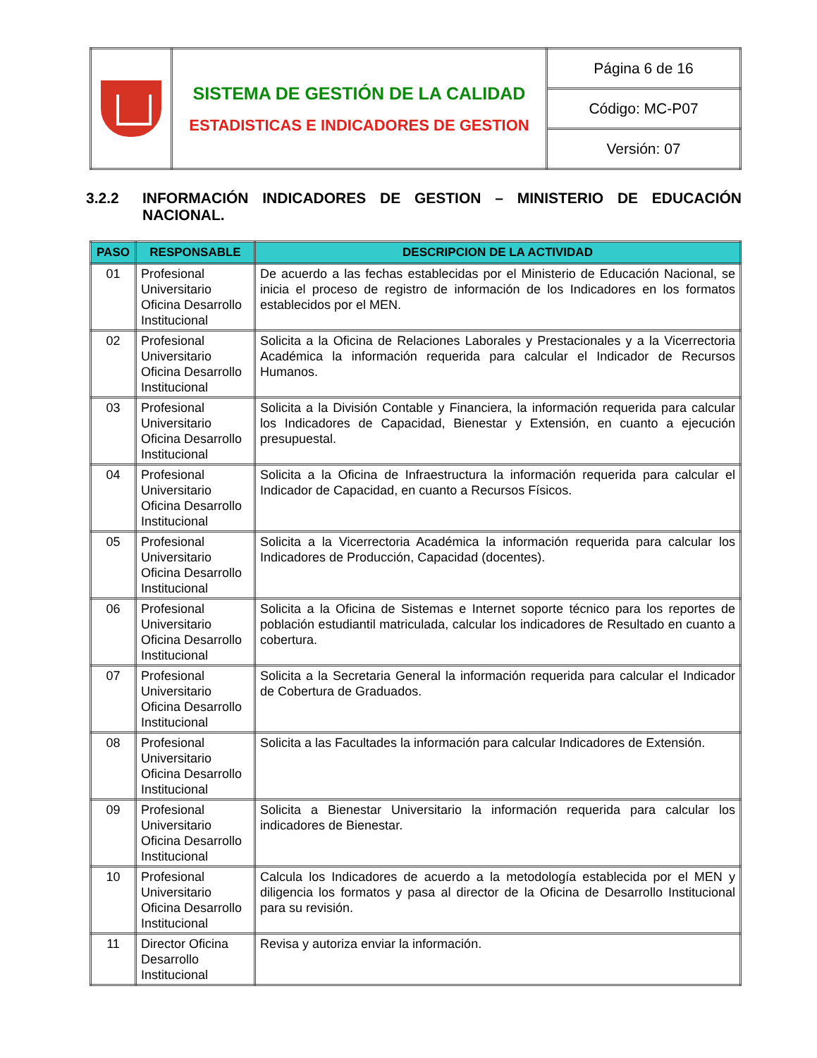| | SISTEMA DE GESTIÓN DE LA CALIDAD ESTADISTICAS E INDICADORES DE GESTION | Página 6 de 16 |
| | | Código: MC-P07 |
| | | Versión: 07 |
3.2.2 INFORMACIÓN INDICADORES DE GESTION – MINISTERIO DE EDUCACIÓN NACIONAL.
| PASO | RESPONSABLE | DESCRIPCION DE LA ACTIVIDAD |
| --- | --- | --- |
| 01 | Profesional Universitario Oficina Desarrollo Institucional | De acuerdo a las fechas establecidas por el Ministerio de Educación Nacional, se inicia el proceso de registro de información de los Indicadores en los formatos establecidos por el MEN. |
| 02 | Profesional Universitario Oficina Desarrollo Institucional | Solicita a la Oficina de Relaciones Laborales y Prestacionales y a la Vicerrectoria Académica la información requerida para calcular el Indicador de Recursos Humanos. |
| 03 | Profesional Universitario Oficina Desarrollo Institucional | Solicita a la División Contable y Financiera, la información requerida para calcular los Indicadores de Capacidad, Bienestar y Extensión, en cuanto a ejecución presupuestal. |
| 04 | Profesional Universitario Oficina Desarrollo Institucional | Solicita a la Oficina de Infraestructura la información requerida para calcular el Indicador de Capacidad, en cuanto a Recursos Físicos. |
| 05 | Profesional Universitario Oficina Desarrollo Institucional | Solicita a la Vicerrectoria Académica la información requerida para calcular los Indicadores de Producción, Capacidad (docentes). |
| 06 | Profesional Universitario Oficina Desarrollo Institucional | Solicita a la Oficina de Sistemas e Internet soporte técnico para los reportes de población estudiantil matriculada, calcular los indicadores de Resultado en cuanto a cobertura. |
| 07 | Profesional Universitario Oficina Desarrollo Institucional | Solicita a la Secretaria General la información requerida para calcular el Indicador de Cobertura de Graduados. |
| 08 | Profesional Universitario Oficina Desarrollo Institucional | Solicita a las Facultades la información para calcular Indicadores de Extensión. |
| 09 | Profesional Universitario Oficina Desarrollo Institucional | Solicita a Bienestar Universitario la información requerida para calcular los indicadores de Bienestar. |
| 10 | Profesional Universitario Oficina Desarrollo Institucional | Calcula los Indicadores de acuerdo a la metodología establecida por el MEN y diligencia los formatos y pasa al director de la Oficina de Desarrollo Institucional para su revisión. |
| 11 | Director Oficina Desarrollo Institucional | Revisa y autoriza enviar la información. |